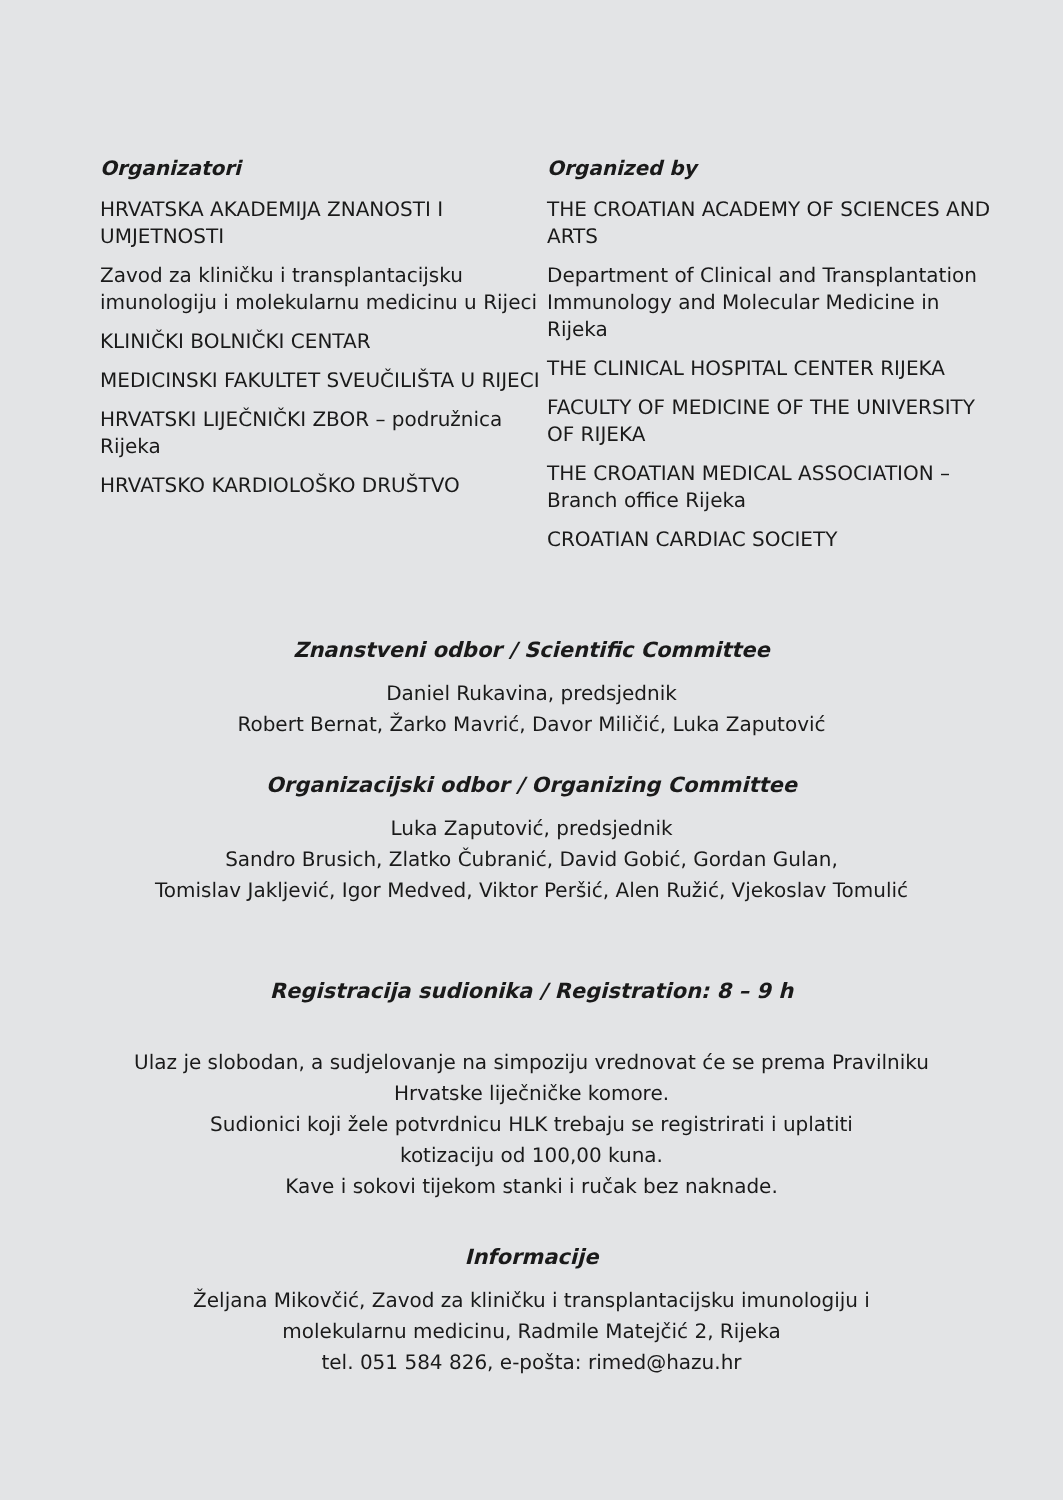Organizatori
HRVATSKA AKADEMIJA ZNANOSTI I UMJETNOSTI
Zavod za kliničku i transplantacijsku imunologiju i molekularnu medicinu u Rijeci
KLINIČKI BOLNIČKI CENTAR
MEDICINSKI FAKULTET SVEUČILIŠTA U RIJECI
HRVATSKI LIJEČNIČKI ZBOR – podružnica Rijeka
HRVATSKO KARDIOLOŠKO DRUŠTVO
Organized by
THE CROATIAN ACADEMY OF SCIENCES AND ARTS
Department of Clinical and Transplantation Immunology and Molecular Medicine in Rijeka
THE CLINICAL HOSPITAL CENTER RIJEKA
FACULTY OF MEDICINE OF THE UNIVERSITY OF RIJEKA
THE CROATIAN MEDICAL ASSOCIATION – Branch office Rijeka
CROATIAN CARDIAC SOCIETY
Znanstveni odbor / Scientific Committee
Daniel Rukavina, predsjednik
Robert Bernat, Žarko Mavrić, Davor Miličić, Luka Zaputović
Organizacijski odbor / Organizing Committee
Luka Zaputović, predsjednik
Sandro Brusich, Zlatko Čubranić, David Gobić, Gordan Gulan,
Tomislav Jakljević, Igor Medved, Viktor Peršić, Alen Ružić, Vjekoslav Tomulić
Registracija sudionika / Registration: 8 – 9 h
Ulaz je slobodan, a sudjelovanje na simpoziju vrednovat će se prema Pravilniku
Hrvatske liječničke komore.
Sudionici koji žele potvrdnicu HLK trebaju se registrirati i uplatiti
kotizaciju od 100,00 kuna.
Kave i sokovi tijekom stanki i ručak bez naknade.
Informacije
Željana Mikovčić, Zavod za kliničku i transplantacijsku imunologiju i
molekularnu medicinu, Radmile Matejčić 2, Rijeka
tel. 051 584 826, e-pošta: rimed@hazu.hr